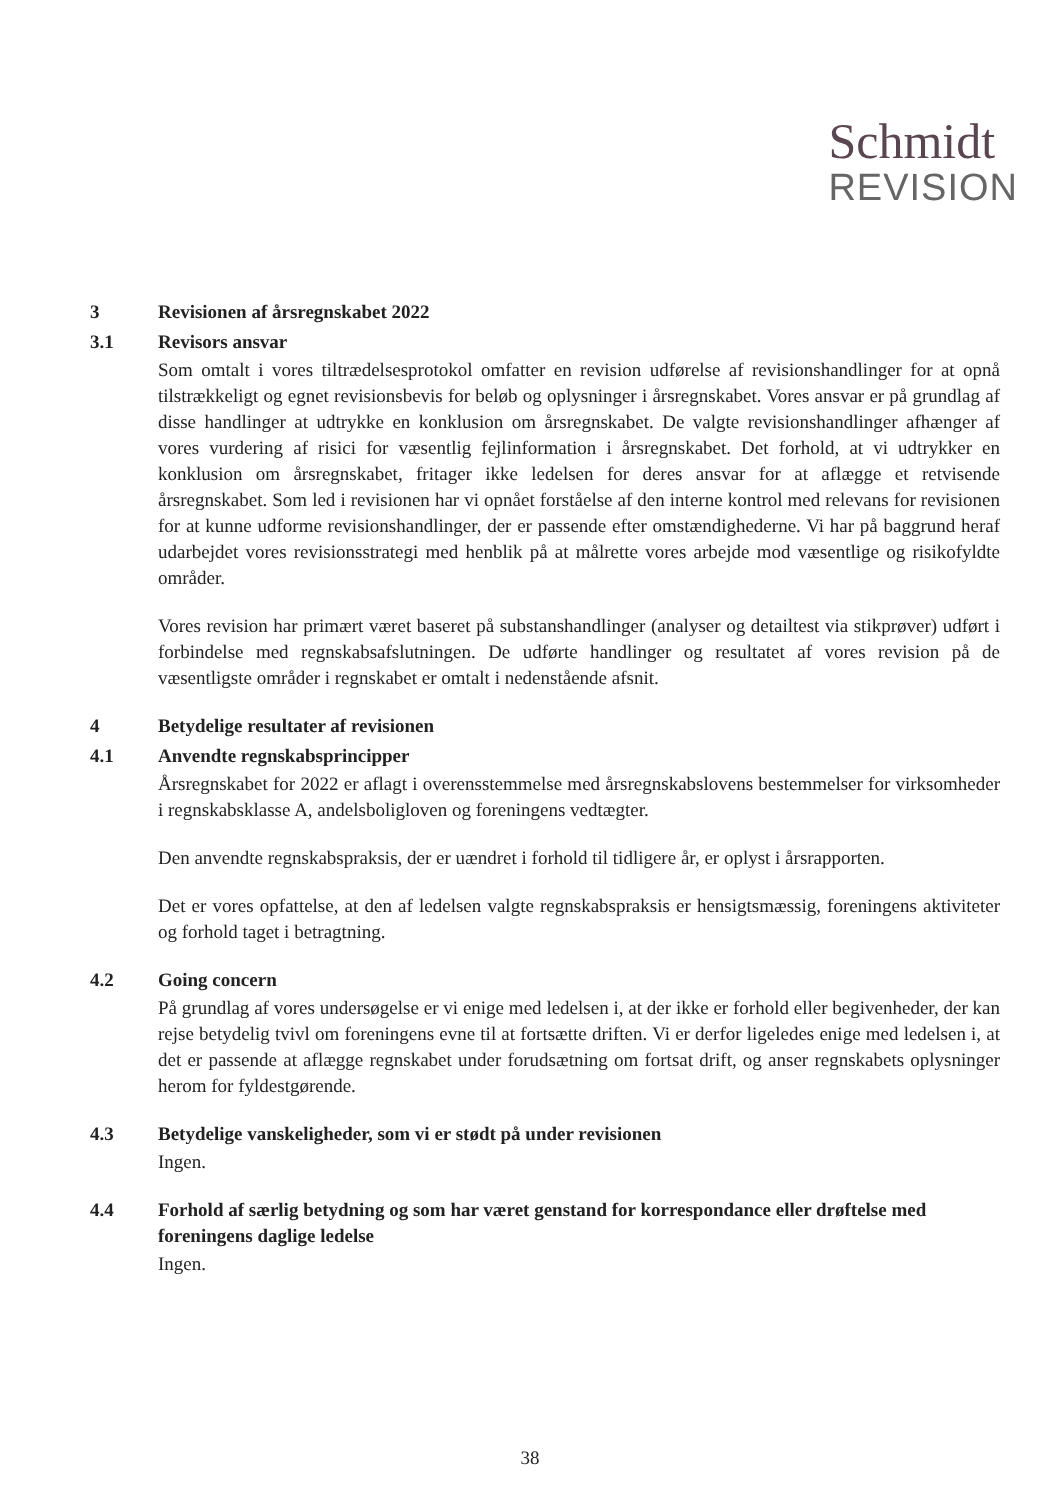Schmidt
REVISION
3 Revisionen af årsregnskabet 2022
3.1 Revisors ansvar
Som omtalt i vores tiltrædelsesprotokol omfatter en revision udførelse af revisionshandlinger for at opnå tilstrækkeligt og egnet revisionsbevis for beløb og oplysninger i årsregnskabet. Vores ansvar er på grundlag af disse handlinger at udtrykke en konklusion om årsregnskabet. De valgte revisionshandlinger afhænger af vores vurdering af risici for væsentlig fejlinformation i årsregnskabet. Det forhold, at vi udtrykker en konklusion om årsregnskabet, fritager ikke ledelsen for deres ansvar for at aflægge et retvisende årsregnskabet. Som led i revisionen har vi opnået forståelse af den interne kontrol med relevans for revisionen for at kunne udforme revisionshandlinger, der er passende efter omstændighederne. Vi har på baggrund heraf udarbejdet vores revisionsstrategi med henblik på at målrette vores arbejde mod væsentlige og risikofyldte områder.
Vores revision har primært været baseret på substanshandlinger (analyser og detailtest via stikprøver) udført i forbindelse med regnskabsafslutningen. De udførte handlinger og resultatet af vores revision på de væsentligste områder i regnskabet er omtalt i nedenstående afsnit.
4 Betydelige resultater af revisionen
4.1 Anvendte regnskabsprincipper
Årsregnskabet for 2022 er aflagt i overensstemmelse med årsregnskabslovens bestemmelser for virksomheder i regnskabsklasse A, andelsboligloven og foreningens vedtægter.
Den anvendte regnskabspraksis, der er uændret i forhold til tidligere år, er oplyst i årsrapporten.
Det er vores opfattelse, at den af ledelsen valgte regnskabspraksis er hensigtsmæssig, foreningens aktiviteter og forhold taget i betragtning.
4.2 Going concern
På grundlag af vores undersøgelse er vi enige med ledelsen i, at der ikke er forhold eller begivenheder, der kan rejse betydelig tvivl om foreningens evne til at fortsætte driften. Vi er derfor ligeledes enige med ledelsen i, at det er passende at aflægge regnskabet under forudsætning om fortsat drift, og anser regnskabets oplysninger herom for fyldestgørende.
4.3 Betydelige vanskeligheder, som vi er stødt på under revisionen
Ingen.
4.4 Forhold af særlig betydning og som har været genstand for korrespondance eller drøftelse med foreningens daglige ledelse
Ingen.
38